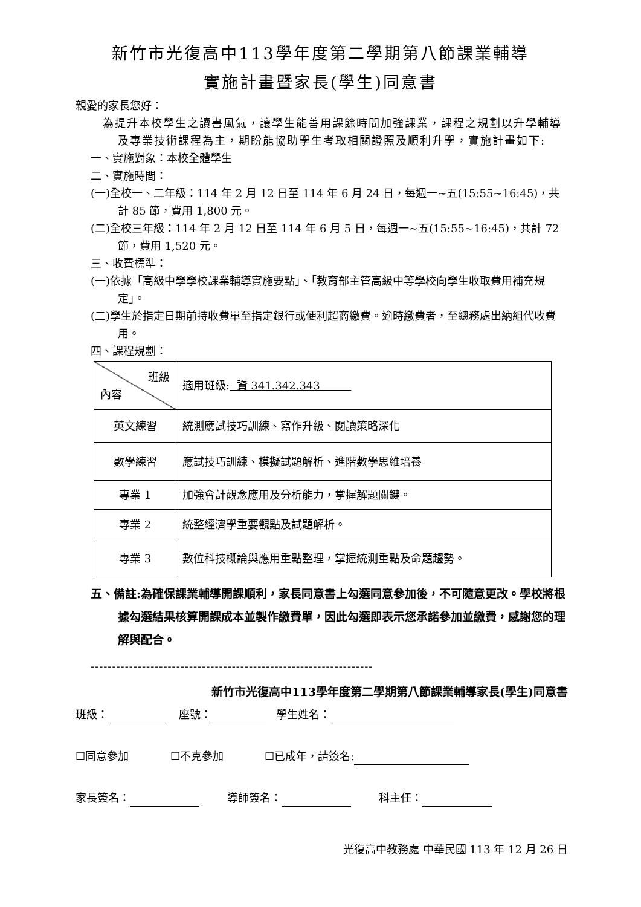新竹市光復高中113學年度第二學期第八節課業輔導
實施計畫暨家長(學生)同意書
親愛的家長您好：
為提升本校學生之讀書風氣，讓學生能善用課餘時間加強課業，課程之規劃以升學輔導及專業技術課程為主，期盼能協助學生考取相關證照及順利升學，實施計畫如下:
一、實施對象：本校全體學生
二、實施時間：
(一)全校一、二年級：114 年 2 月 12 日至 114 年 6 月 24 日，每週一~五(15:55~16:45)，共計 85 節，費用 1,800 元。
(二)全校三年級：114 年 2 月 12 日至 114 年 6 月 5 日，每週一~五(15:55~16:45)，共計 72 節，費用 1,520 元。
三、收費標準：
(一)依據「高級中學學校課業輔導實施要點」、「教育部主管高級中等學校向學生收取費用補充規定」。
(二)學生於指定日期前持收費單至指定銀行或便利超商繳費。逾時繳費者，至總務處出納組代收費用。
四、課程規劃：
| 班級 內容 | 適用班級: 資 341.342.343 |
| 英文練習 | 統測應試技巧訓練、寫作升級、閱讀策略深化 |
| 數學練習 | 應試技巧訓練、模擬試題解析、進階數學思維培養 |
| 專業 1 | 加強會計觀念應用及分析能力，掌握解題關鍵。 |
| 專業 2 | 統整經濟學重要觀點及試題解析。 |
| 專業 3 | 數位科技概論與應用重點整理，掌握統測重點及命題趨勢。 |
五、備註:為確保課業輔導開課順利，家長同意書上勾選同意參加後，不可隨意更改。學校將根據勾選結果核算開課成本並製作繳費單，因此勾選即表示您承諾參加並繳費，感謝您的理解與配合。
------------------------------------------------------------------
新竹市光復高中113學年度第二學期第八節課業輔導家長(學生)同意書
班級： 座號： 學生姓名：
☐同意參加 ☐不克參加 ☐已成年，請簽名:
家長簽名： 導師簽名： 科主任：
光復高中教務處 中華民國 113 年 12 月 26 日